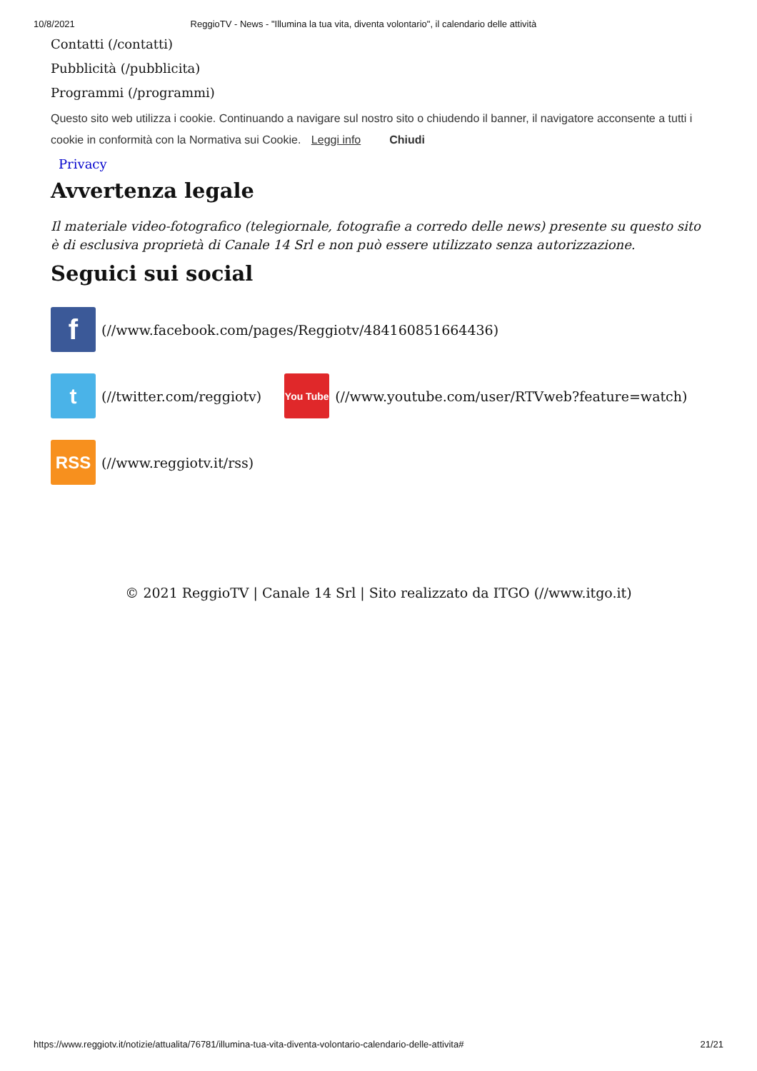10/8/2021 ReggioTV - News - "Illumina la tua vita, diventa volontario", il calendario delle attività
Contatti (/contatti)
Pubblicità (/pubblicita)
Programmi (/programmi)
Questo sito web utilizza i cookie. Continuando a navigare sul nostro sito o chiudendo il banner, il navigatore acconsente a tutti i cookie in conformità con la Normativa sui Cookie. Leggi info Chiudi
Privacy
Avvertenza legale
Il materiale video-fotografico (telegiornale, fotografie a corredo delle news) presente su questo sito è di esclusiva proprietà di Canale 14 Srl e non può essere utilizzato senza autorizzazione.
Seguici sui social
f
(//www.facebook.com/pages/Reggiotv/484160851664436)
t
(//twitter.com/reggiotv)
You Tube
(//www.youtube.com/user/RTVweb?feature=watch)
RSS
(//www.reggiotv.it/rss)
© 2021 ReggioTV | Canale 14 Srl | Sito realizzato da ITGO (//www.itgo.it)
https://www.reggiotv.it/notizie/attualita/76781/illumina-tua-vita-diventa-volontario-calendario-delle-attivita# 21/21